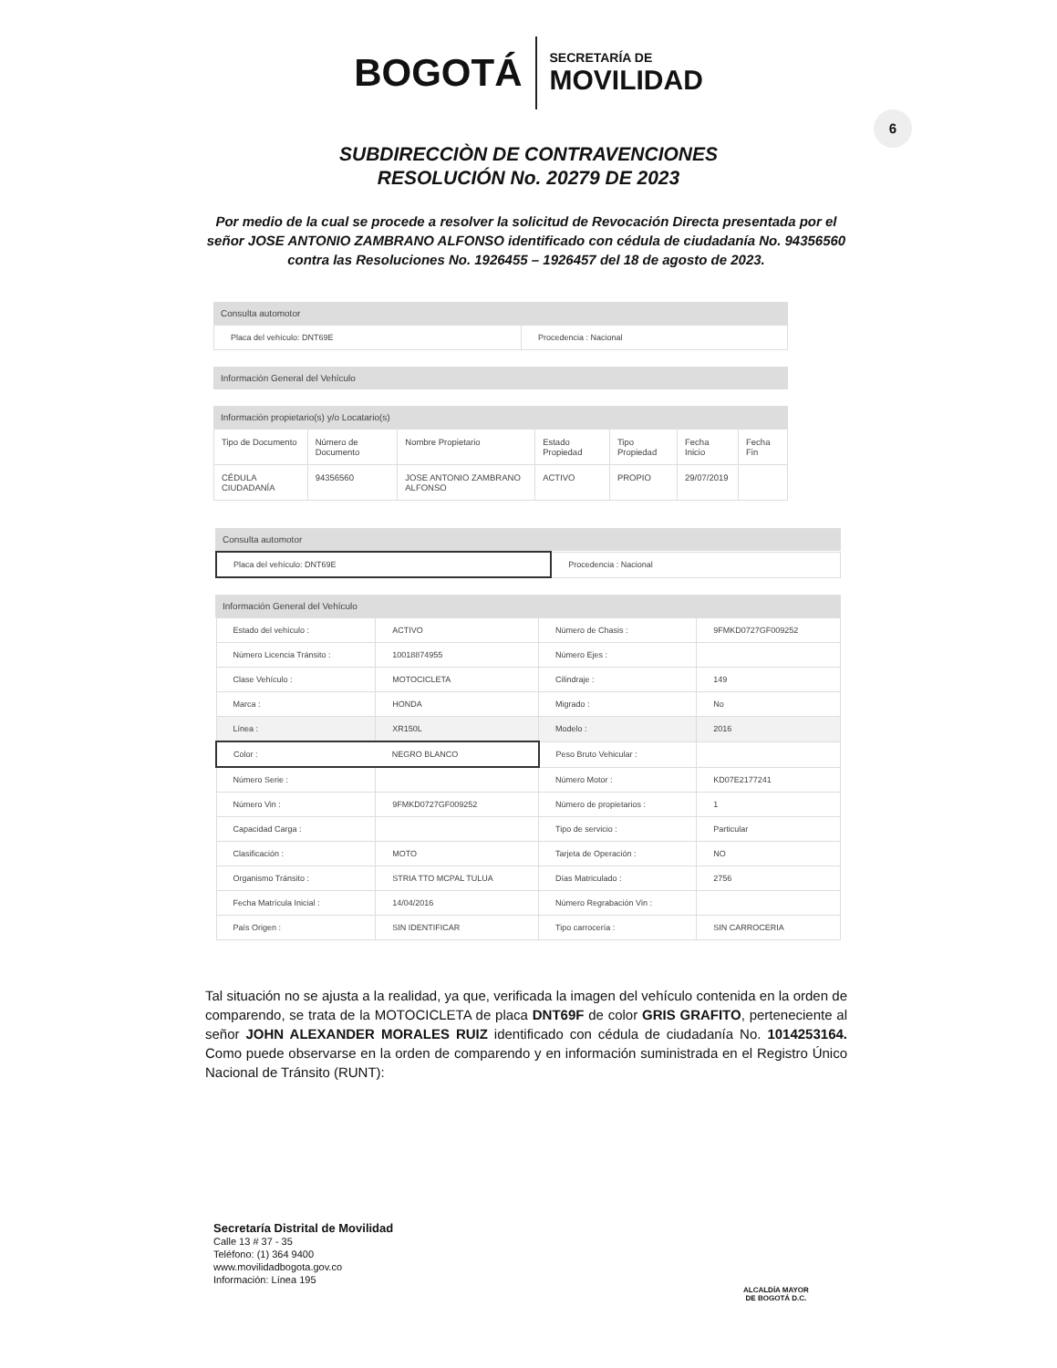6
BOGOTÁ
SECRETARÍA DE
MOVILIDAD
SUBDIRECCIÒN DE CONTRAVENCIONES
RESOLUCIÓN No. 20279 DE 2023
Por medio de la cual se procede a resolver la solicitud de Revocación Directa presentada por el señor JOSE ANTONIO ZAMBRANO ALFONSO identificado con cédula de ciudadanía No. 94356560 contra las Resoluciones No. 1926455 – 1926457 del 18 de agosto de 2023.
Consulta automotor
| Placa del vehículo: DNT69E | Procedencia : Nacional |
Información General del Vehículo
Información propietario(s) y/o Locatario(s)
| Tipo de Documento | Número de Documento | Nombre Propietario | Estado Propiedad | Tipo Propiedad | Fecha Inicio | Fecha Fin |
| CÉDULA CIUDADANÍA | 94356560 | JOSE ANTONIO ZAMBRANO ALFONSO | ACTIVO | PROPIO | 29/07/2019 | |
Consulta automotor
| Placa del vehículo: DNT69E | Procedencia : Nacional |
Información General del Vehículo
| Estado del vehículo : | ACTIVO | Número de Chasis : | 9FMKD0727GF009252 |
| Número Licencia Tránsito : | 10018874955 | Número Ejes : | |
| Clase Vehículo : | MOTOCICLETA | Cilindraje : | 149 |
| Marca : | HONDA | Migrado : | No |
| Línea : | XR150L | Modelo : | 2016 |
| Color : | NEGRO BLANCO | Peso Bruto Vehicular : | |
| Número Serie : | | Número Motor : | KD07E2177241 |
| Número Vin : | 9FMKD0727GF009252 | Número de propietarios : | 1 |
| Capacidad Carga : | | Tipo de servicio : | Particular |
| Clasificación : | MOTO | Tarjeta de Operación : | NO |
| Organismo Tránsito : | STRIA TTO MCPAL TULUA | Días Matriculado : | 2756 |
| Fecha Matrícula Inicial : | 14/04/2016 | Número Regrabación Vin : | |
| País Origen : | SIN IDENTIFICAR | Tipo carrocería : | SIN CARROCERIA |
Tal situación no se ajusta a la realidad, ya que, verificada la imagen del vehículo contenida en la orden de comparendo, se trata de la MOTOCICLETA de placa DNT69F de color GRIS GRAFITO, perteneciente al señor JOHN ALEXANDER MORALES RUIZ identificado con cédula de ciudadanía No. 1014253164. Como puede observarse en la orden de comparendo y en información suministrada en el Registro Único Nacional de Tránsito (RUNT):
Secretaría Distrital de Movilidad
Calle 13 # 37 - 35
Teléfono: (1) 364 9400
www.movilidadbogota.gov.co
Información: Línea 195
ALCALDÍA MAYOR
DE BOGOTÁ D.C.